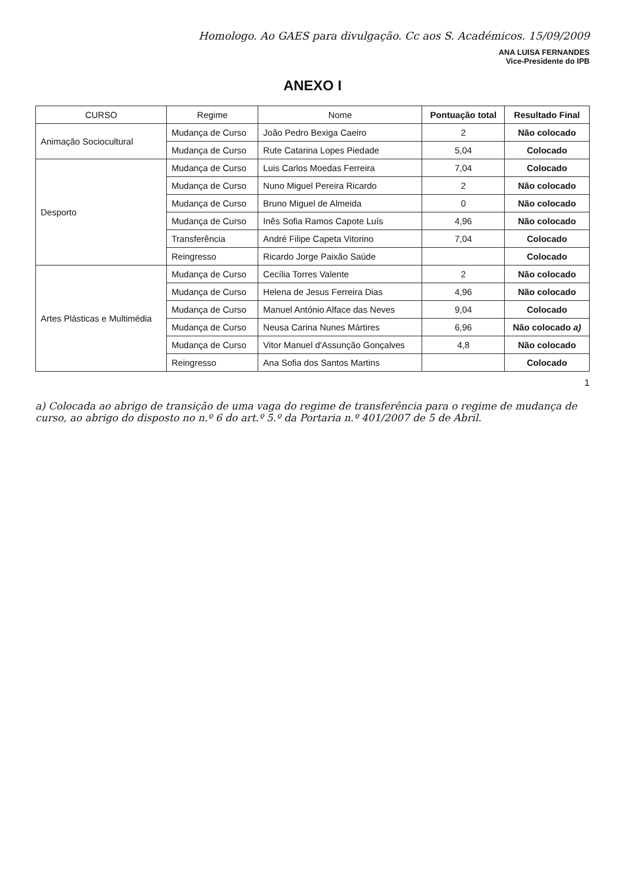Homologo. Ao GAES para divulgação. Cc aos S. Académicos. 15/09/2009
ANA LUISA FERNANDES
Vice-Presidente do IPB
ANEXO I
| CURSO | Regime | Nome | Pontuação total | Resultado Final |
| --- | --- | --- | --- | --- |
| Animação Sociocultural | Mudança de Curso | João Pedro Bexiga Caeiro | 2 | Não colocado |
| | Mudança de Curso | Rute Catarina Lopes Piedade | 5,04 | Colocado |
| Desporto | Mudança de Curso | Luis Carlos Moedas Ferreira | 7,04 | Colocado |
| | Mudança de Curso | Nuno Miguel Pereira Ricardo | 2 | Não colocado |
| | Mudança de Curso | Bruno Miguel de Almeida | 0 | Não colocado |
| | Mudança de Curso | Inês Sofia Ramos Capote Luís | 4,96 | Não colocado |
| | Transferência | André Filipe Capeta Vitorino | 7,04 | Colocado |
| | Reingresso | Ricardo Jorge Paixão Saúde | | Colocado |
| Artes Plásticas e Multimédia | Mudança de Curso | Cecília Torres Valente | 2 | Não colocado |
| | Mudança de Curso | Helena de Jesus Ferreira Dias | 4,96 | Não colocado |
| | Mudança de Curso | Manuel António Alface das Neves | 9,04 | Colocado |
| | Mudança de Curso | Neusa Carina Nunes Mártires | 6,96 | Não colocado a) |
| | Mudança de Curso | Vitor Manuel d'Assunção Gonçalves | 4,8 | Não colocado |
| | Reingresso | Ana Sofia dos Santos Martins | | Colocado |
1
a) Colocada ao abrigo de transição de uma vaga do regime de transferência para o regime de mudança de curso, ao abrigo do disposto no n.º 6 do art.º 5.º da Portaria n.º 401/2007 de 5 de Abril.